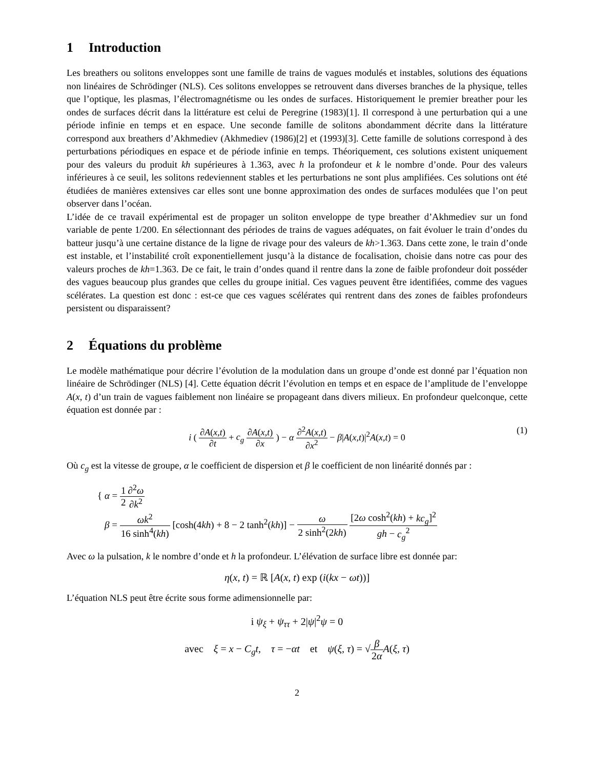1 Introduction
Les breathers ou solitons enveloppes sont une famille de trains de vagues modulés et instables, solutions des équations non linéaires de Schrödinger (NLS). Ces solitons enveloppes se retrouvent dans diverses branches de la physique, telles que l’optique, les plasmas, l’électromagnétisme ou les ondes de surfaces. Historiquement le premier breather pour les ondes de surfaces décrit dans la littérature est celui de Peregrine (1983)[1]. Il correspond à une perturbation qui a une période infinie en temps et en espace. Une seconde famille de solitons abondamment décrite dans la littérature correspond aux breathers d’Akhmediev (Akhmediev (1986)[2] et (1993)[3]. Cette famille de solutions correspond à des perturbations périodiques en espace et de période infinie en temps. Théoriquement, ces solutions existent uniquement pour des valeurs du produit kh supérieures à 1.363, avec h la profondeur et k le nombre d’onde. Pour des valeurs inférieures à ce seuil, les solitons redeviennent stables et les perturbations ne sont plus amplifiées. Ces solutions ont été étudiées de manières extensives car elles sont une bonne approximation des ondes de surfaces modulées que l’on peut observer dans l’océan.
L’idée de ce travail expérimental est de propager un soliton enveloppe de type breather d’Akhmediev sur un fond variable de pente 1/200. En sélectionnant des périodes de trains de vagues adéquates, on fait évoluer le train d’ondes du batteur jusqu’à une certaine distance de la ligne de rivage pour des valeurs de kh>1.363. Dans cette zone, le train d’onde est instable, et l’instabilité croît exponentiellement jusqu’à la distance de focalisation, choisie dans notre cas pour des valeurs proches de kh=1.363. De ce fait, le train d’ondes quand il rentre dans la zone de faible profondeur doit posséder des vagues beaucoup plus grandes que celles du groupe initial. Ces vagues peuvent être identifiées, comme des vagues scélérates. La question est donc : est-ce que ces vagues scélérates qui rentrent dans des zones de faibles profondeurs persistent ou disparaissent?
2 Équations du problème
Le modèle mathématique pour décrire l’évolution de la modulation dans un groupe d’onde est donné par l’équation non linéaire de Schrödinger (NLS) [4]. Cette équation décrit l’évolution en temps et en espace de l’amplitude de l’enveloppe A(x, t) d’un train de vagues faiblement non linéaire se propageant dans divers milieux. En profondeur quelconque, cette équation est donnée par :
i ( ∂A(x,t) ∂t + c<sub>g</sub> ∂A(x,t) ∂x ) − α ∂<sup>2</sup>A(x,t) ∂x<sup>2</sup> − β|A(x,t)|<sup>2</sup>A(x,t) = 0
(1)
Où c<sub>g</sub> est la vitesse de groupe, α le coefficient de dispersion et β le coefficient de non linéarité donnés par :
{ α = 1 2∂<sup>2</sup>ω ∂k<sup>2</sup>
β = ωk<sup>2</sup> 16 sinh<sup>4</sup>(kh) [cosh(4kh) + 8 − 2 tanh<sup>2</sup>(kh)] − ω 2 sinh<sup>2</sup>(2kh) [2ω cosh<sup>2</sup>(kh) + kc<sub>g</sub>]<sup>2</sup> gh − c<sub>g</sub><sup>2</sup>
Avec ω la pulsation, k le nombre d’onde et h la profondeur. L’élévation de surface libre est donnée par:
η(x, t) = ℝ [A(x, t) exp (i(kx − ωt))]
L’équation NLS peut être écrite sous forme adimensionnelle par:
i ψ<sub>ξ</sub> + ψ<sub>ττ</sub> + 2|ψ|<sup>2</sup>ψ = 0
avec ξ = x − C<sub>g</sub>t, τ = −αt et ψ(ξ, τ) = √β 2α A(ξ, τ)
2